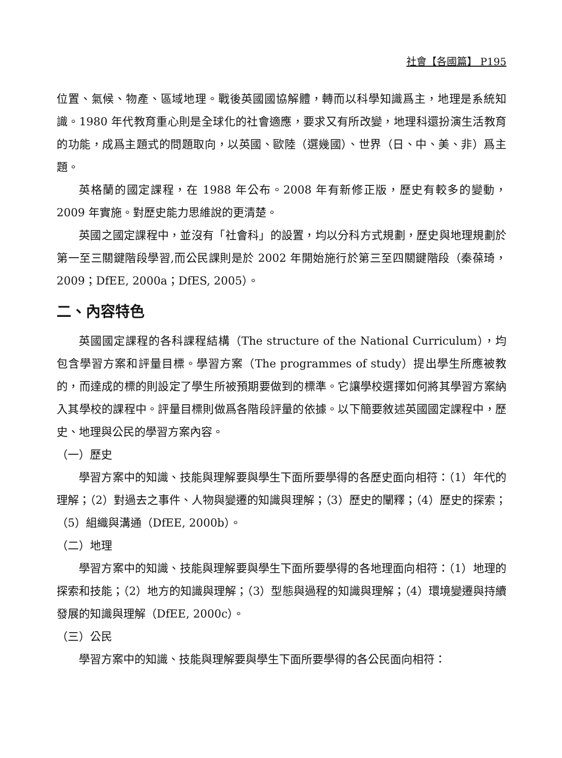社會【各國篇】 P195
位置、氣候、物產、區域地理。戰後英國國協解體，轉而以科學知識爲主，地理是系統知識。1980 年代教育重心則是全球化的社會適應，要求又有所改變，地理科還扮演生活教育的功能，成爲主題式的問題取向，以英國、歐陸（選幾國）、世界（日、中、美、非）爲主題。
英格蘭的國定課程，在 1988 年公布。2008 年有新修正版，歷史有較多的變動，2009 年實施。對歷史能力思維說的更清楚。
英國之國定課程中，並沒有「社會科」的設置，均以分科方式規劃，歷史與地理規劃於第一至三關鍵階段學習,而公民課則是於 2002 年開始施行於第三至四關鍵階段（秦葆琦，2009；DfEE, 2000a；DfES, 2005）。
二、內容特色
英國國定課程的各科課程結構（The structure of the National Curriculum），均包含學習方案和評量目標。學習方案（The programmes of study）提出學生所應被教的，而達成的標的則設定了學生所被預期要做到的標準。它讓學校選擇如何將其學習方案納入其學校的課程中。評量目標則做爲各階段評量的依據。以下簡要敘述英國國定課程中，歷史、地理與公民的學習方案內容。
（一）歷史
學習方案中的知識、技能與理解要與學生下面所要學得的各歷史面向相符：（1）年代的理解；（2）對過去之事件、人物與變遷的知識與理解；（3）歷史的闡釋；（4）歷史的探索；（5）組織與溝通（DfEE, 2000b）。
（二）地理
學習方案中的知識、技能與理解要與學生下面所要學得的各地理面向相符：（1）地理的探索和技能；（2）地方的知識與理解；（3）型態與過程的知識與理解；（4）環境變遷與持續發展的知識與理解（DfEE, 2000c）。
（三）公民
學習方案中的知識、技能與理解要與學生下面所要學得的各公民面向相符：